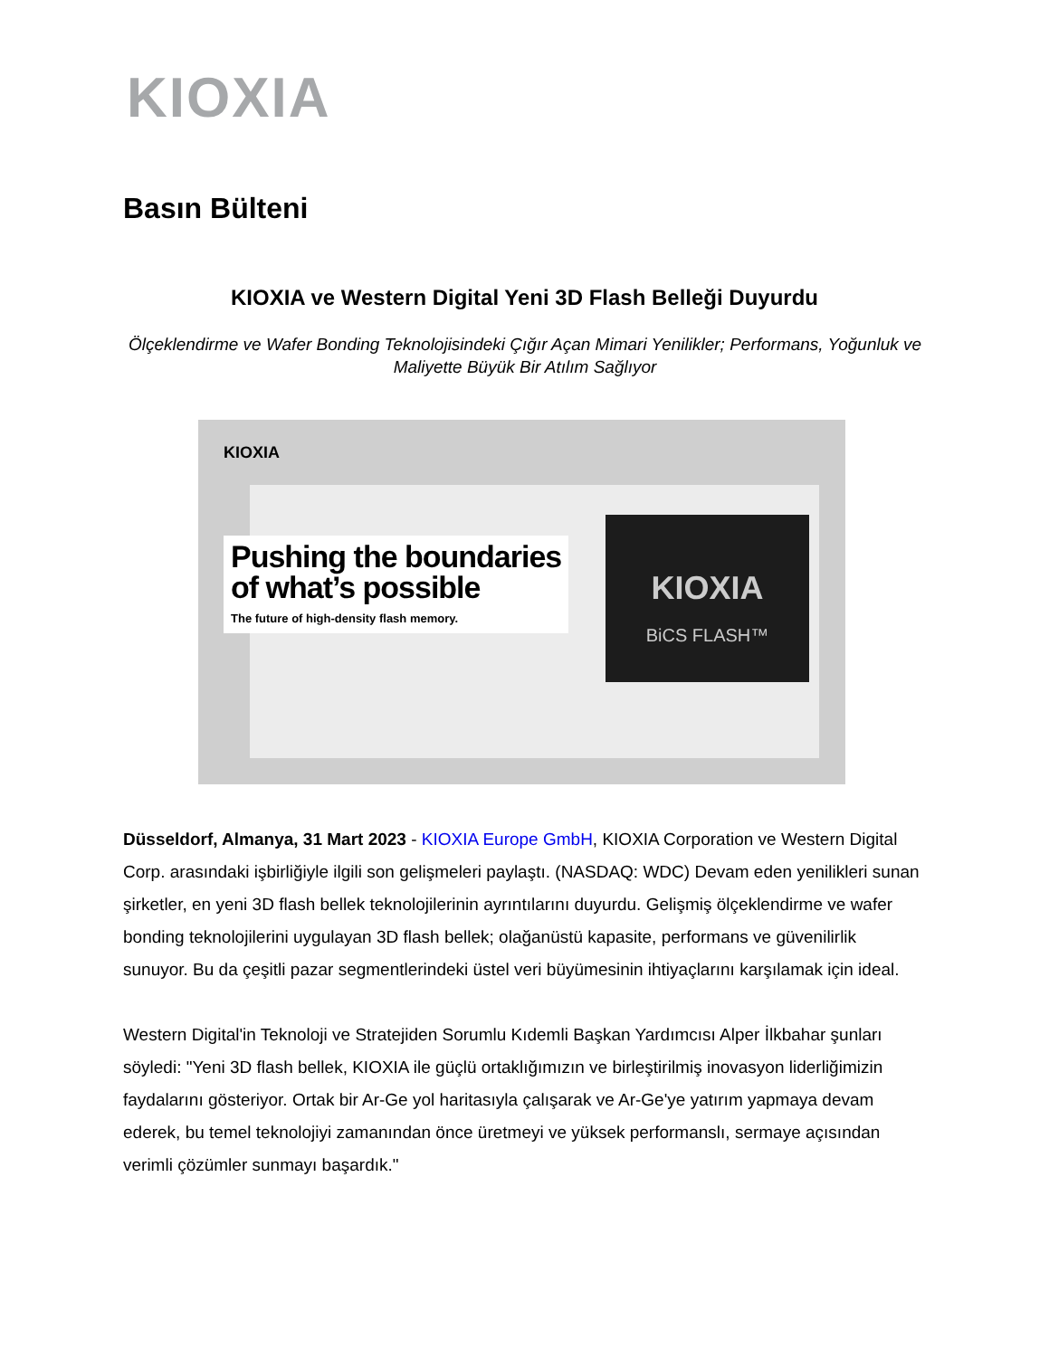KIOXIA
Basın Bülteni
KIOXIA ve Western Digital Yeni 3D Flash Belleği Duyurdu
Ölçeklendirme ve Wafer Bonding Teknolojisindeki Çığır Açan Mimari Yenilikler; Performans, Yoğunluk ve Maliyette Büyük Bir Atılım Sağlıyor
KIOXIA
Pushing the boundaries
of what’s possible
The future of high-density flash memory.
KIOXIA
BiCS FLASH™
Düsseldorf, Almanya, 31 Mart 2023 - KIOXIA Europe GmbH, KIOXIA Corporation ve Western Digital Corp. arasındaki işbirliğiyle ilgili son gelişmeleri paylaştı. (NASDAQ: WDC) Devam eden yenilikleri sunan şirketler, en yeni 3D flash bellek teknolojilerinin ayrıntılarını duyurdu. Gelişmiş ölçeklendirme ve wafer bonding teknolojilerini uygulayan 3D flash bellek; olağanüstü kapasite, performans ve güvenilirlik sunuyor. Bu da çeşitli pazar segmentlerindeki üstel veri büyümesinin ihtiyaçlarını karşılamak için ideal.
Western Digital'in Teknoloji ve Stratejiden Sorumlu Kıdemli Başkan Yardımcısı Alper İlkbahar şunları söyledi: "Yeni 3D flash bellek, KIOXIA ile güçlü ortaklığımızın ve birleştirilmiş inovasyon liderliğimizin faydalarını gösteriyor. Ortak bir Ar-Ge yol haritasıyla çalışarak ve Ar-Ge'ye yatırım yapmaya devam ederek, bu temel teknolojiyi zamanından önce üretmeyi ve yüksek performanslı, sermaye açısından verimli çözümler sunmayı başardık."